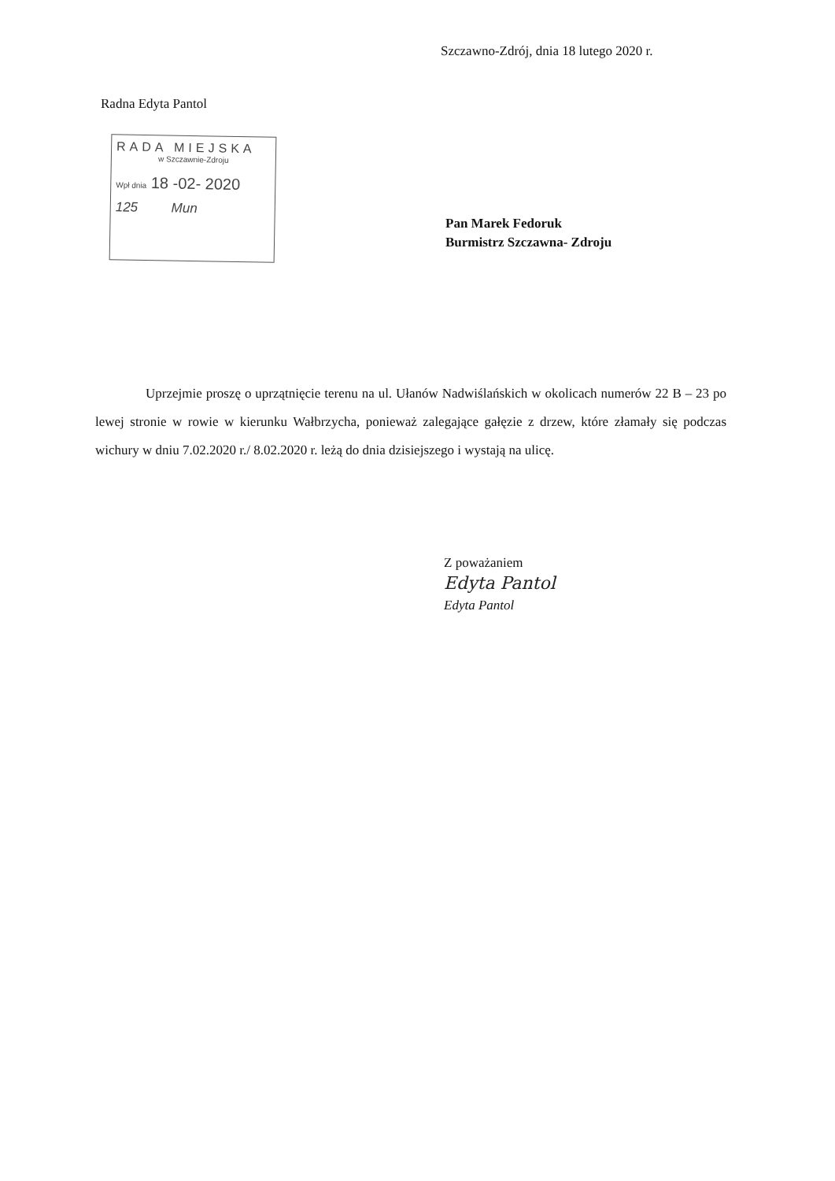Szczawno-Zdrój, dnia 18 lutego 2020 r.
Radna Edyta Pantol
RADA MIEJSKA
w Szczawnie-Zdroju
Wpł dnia 18 -02- 2020
125 Mun
Pan Marek Fedoruk
Burmistrz Szczawna- Zdroju
Uprzejmie proszę o uprzątnięcie terenu na ul. Ułanów Nadwiślańskich w okolicach numerów 22 B – 23 po lewej stronie w rowie w kierunku Wałbrzycha, ponieważ zalegające gałęzie z drzew, które złamały się podczas wichury w dniu 7.02.2020 r./ 8.02.2020 r. leżą do dnia dzisiejszego i wystają na ulicę.
Z poważaniem
Edyta Pantol
Edyta Pantol